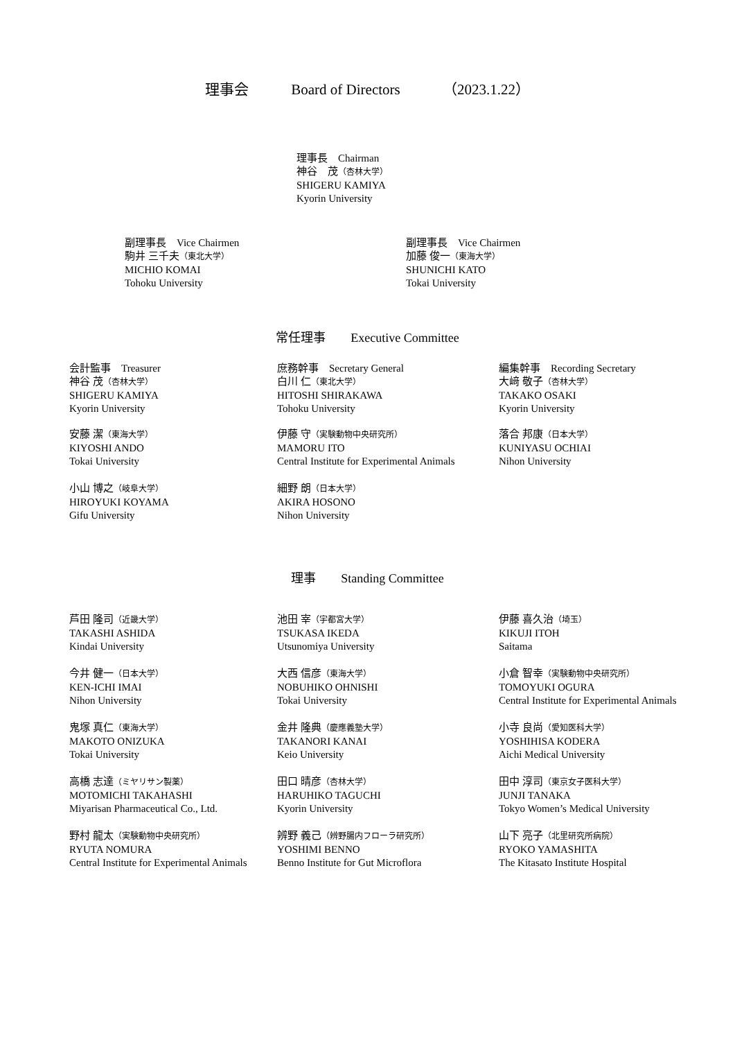理事会 Board of Directors （2023.1.22）
理事長　Chairman
神谷　茂（杏林大学）
SHIGERU KAMIYA
Kyorin University
副理事長　Vice Chairmen
駒井 三千夫（東北大学）
MICHIO KOMAI
Tohoku University
副理事長　Vice Chairmen
加藤 俊一（東海大学）
SHUNICHI KATO
Tokai University
常任理事　　Executive Committee
会計監事　Treasurer
神谷 茂（杏林大学）
SHIGERU KAMIYA
Kyorin University
庶務幹事　Secretary General
白川 仁（東北大学）
HITOSHI SHIRAKAWA
Tohoku University
編集幹事　Recording Secretary
大﨑 敬子（杏林大学）
TAKAKO OSAKI
Kyorin University
安藤 潔（東海大学）
KIYOSHI ANDO
Tokai University
伊藤 守（実験動物中央研究所）
MAMORU ITO
Central Institute for Experimental Animals
落合 邦康（日本大学）
KUNIYASU OCHIAI
Nihon University
小山 博之（岐阜大学）
HIROYUKI KOYAMA
Gifu University
細野 朗（日本大学）
AKIRA HOSONO
Nihon University
理事　　Standing Committee
芦田 隆司（近畿大学）
TAKASHI ASHIDA
Kindai University
池田 宰（宇都宮大学）
TSUKASA IKEDA
Utsunomiya University
伊藤 喜久治（埼玉）
KIKUJI ITOH
Saitama
今井 健一（日本大学）
KEN-ICHI IMAI
Nihon University
大西 信彦（東海大学）
NOBUHIKO OHNISHI
Tokai University
小倉 智幸（実験動物中央研究所）
TOMOYUKI OGURA
Central Institute for Experimental Animals
鬼塚 真仁（東海大学）
MAKOTO ONIZUKA
Tokai University
金井 隆典（慶應義塾大学）
TAKANORI KANAI
Keio University
小寺 良尚（愛知医科大学）
YOSHIHISA KODERA
Aichi Medical University
高橋 志達（ミヤリサン製薬）
MOTOMICHI TAKAHASHI
Miyarisan Pharmaceutical Co., Ltd.
田口 晴彦（杏林大学）
HARUHIKO TAGUCHI
Kyorin University
田中 淳司（東京女子医科大学）
JUNJI TANAKA
Tokyo Women’s Medical University
野村 龍太（実験動物中央研究所）
RYUTA NOMURA
Central Institute for Experimental Animals
辨野 義己（辨野腸内フローラ研究所）
YOSHIMI BENNO
Benno Institute for Gut Microflora
山下 亮子（北里研究所病院）
RYOKO YAMASHITA
The Kitasato Institute Hospital